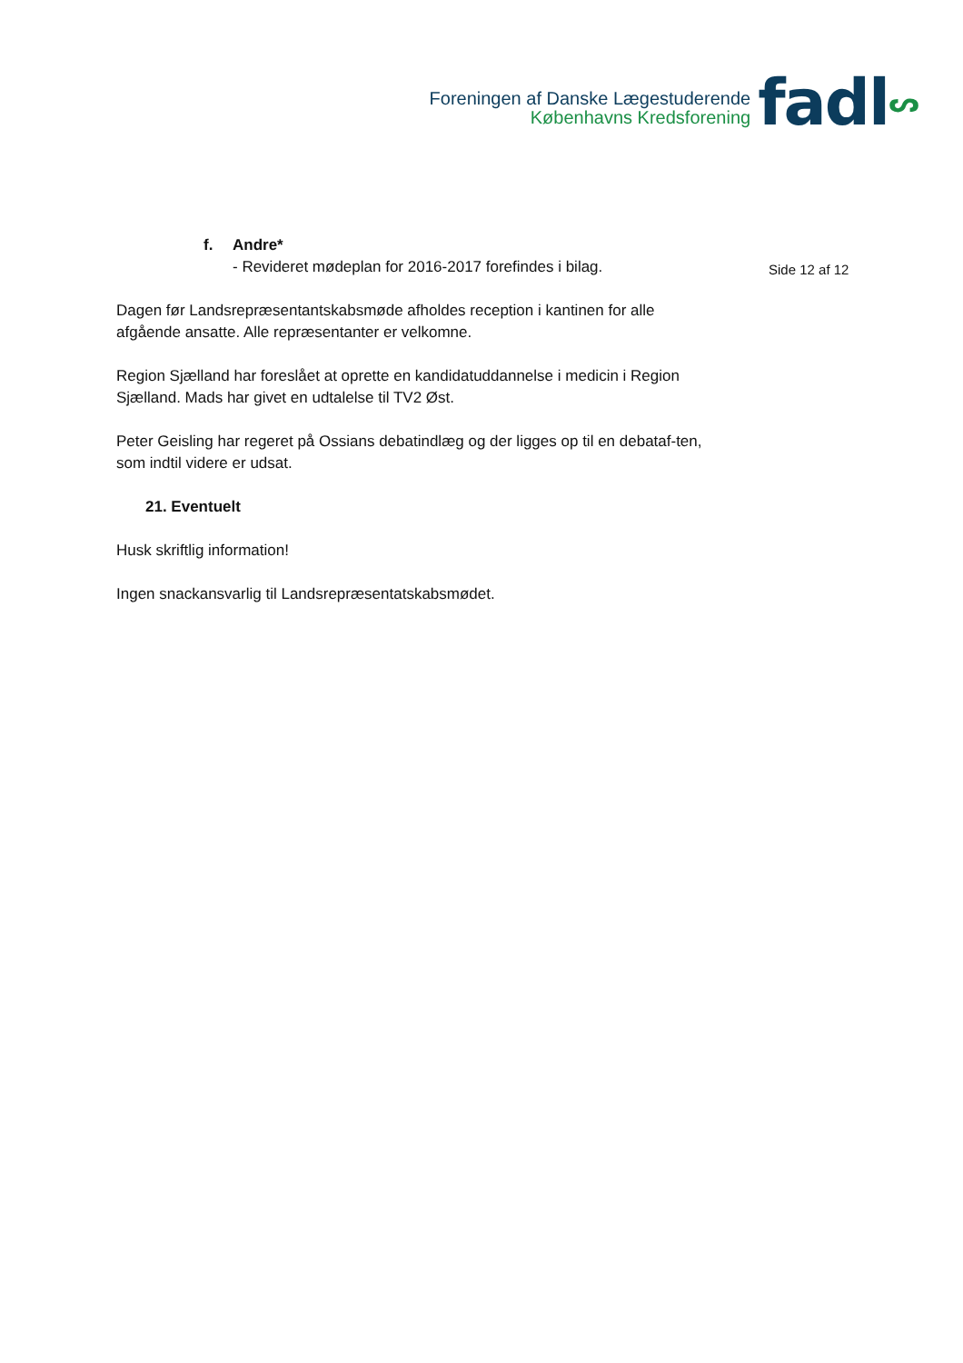Foreningen af Danske Lægestuderende
Københavns Kredsforening
fadlᔕ
f. Andre*
- Revideret mødeplan for 2016-2017 forefindes i bilag.
Dagen før Landsrepræsentantskabsmøde afholdes reception i kantinen for alle afgående ansatte. Alle repræsentanter er velkomne.
Region Sjælland har foreslået at oprette en kandidatuddannelse i medicin i Region Sjælland. Mads har givet en udtalelse til TV2 Øst.
Peter Geisling har regeret på Ossians debatindlæg og der ligges op til en debataf-ten, som indtil videre er udsat.
21. Eventuelt
Husk skriftlig information!
Ingen snackansvarlig til Landsrepræsentatskabsmødet.
Side 12 af 12